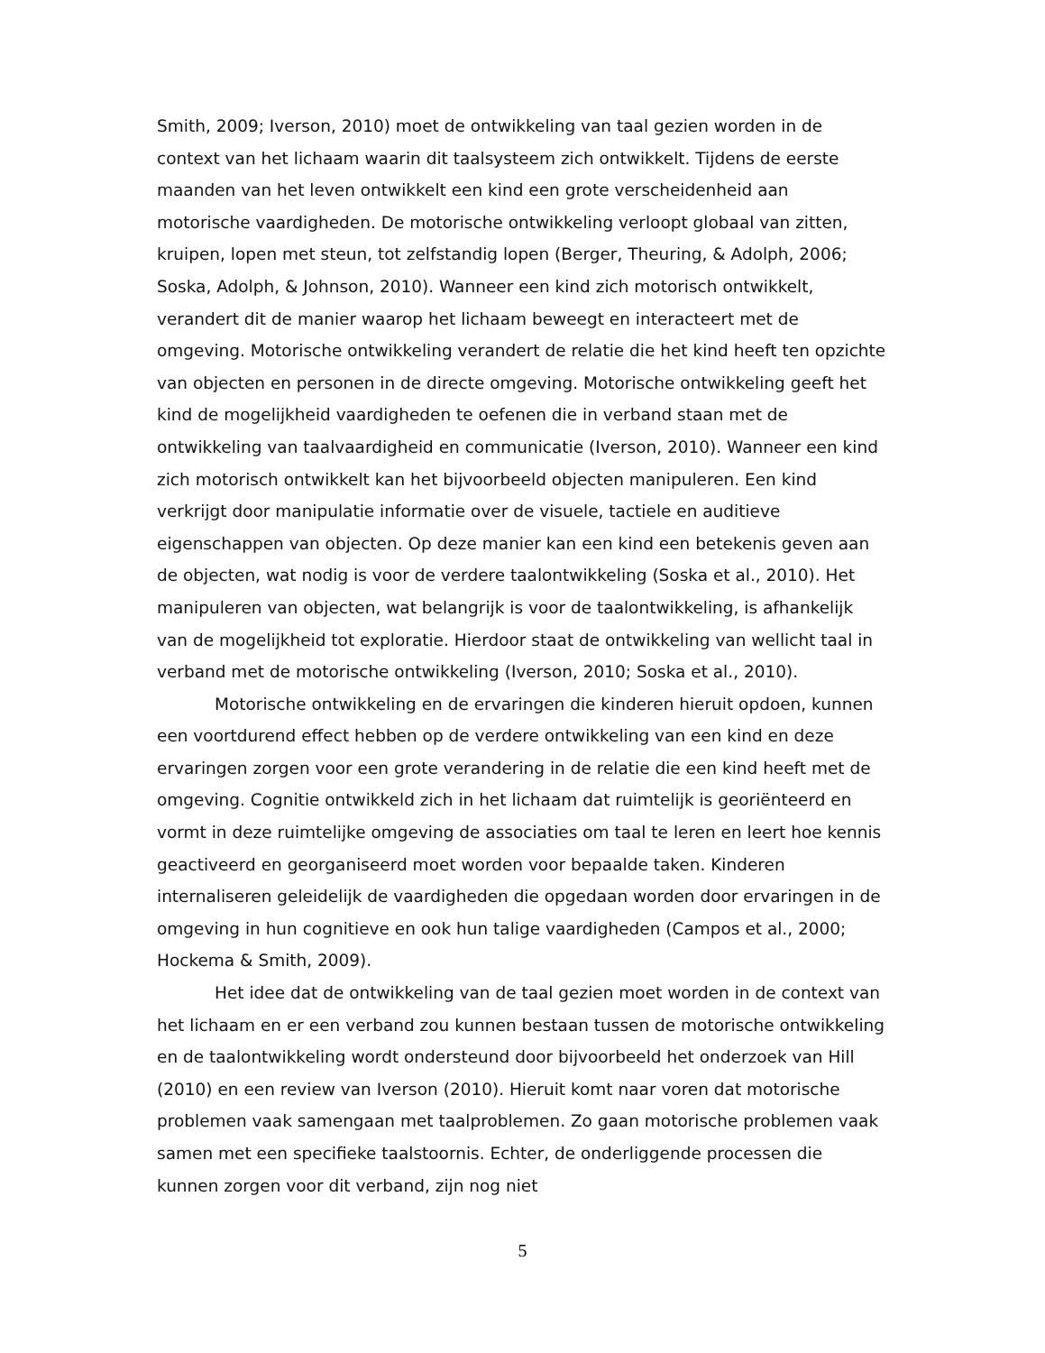Smith, 2009; Iverson, 2010) moet de ontwikkeling van taal gezien worden in de context van het lichaam waarin dit taalsysteem zich ontwikkelt. Tijdens de eerste maanden van het leven ontwikkelt een kind een grote verscheidenheid aan motorische vaardigheden. De motorische ontwikkeling verloopt globaal van zitten, kruipen, lopen met steun, tot zelfstandig lopen (Berger, Theuring, & Adolph, 2006; Soska, Adolph, & Johnson, 2010). Wanneer een kind zich motorisch ontwikkelt, verandert dit de manier waarop het lichaam beweegt en interacteert met de omgeving. Motorische ontwikkeling verandert de relatie die het kind heeft ten opzichte van objecten en personen in de directe omgeving. Motorische ontwikkeling geeft het kind de mogelijkheid vaardigheden te oefenen die in verband staan met de ontwikkeling van taalvaardigheid en communicatie (Iverson, 2010). Wanneer een kind zich motorisch ontwikkelt kan het bijvoorbeeld objecten manipuleren. Een kind verkrijgt door manipulatie informatie over de visuele, tactiele en auditieve eigenschappen van objecten. Op deze manier kan een kind een betekenis geven aan de objecten, wat nodig is voor de verdere taalontwikkeling (Soska et al., 2010). Het manipuleren van objecten, wat belangrijk is voor de taalontwikkeling, is afhankelijk van de mogelijkheid tot exploratie. Hierdoor staat de ontwikkeling van wellicht taal in verband met de motorische ontwikkeling (Iverson, 2010; Soska et al., 2010).
Motorische ontwikkeling en de ervaringen die kinderen hieruit opdoen, kunnen een voortdurend effect hebben op de verdere ontwikkeling van een kind en deze ervaringen zorgen voor een grote verandering in de relatie die een kind heeft met de omgeving. Cognitie ontwikkeld zich in het lichaam dat ruimtelijk is georiënteerd en vormt in deze ruimtelijke omgeving de associaties om taal te leren en leert hoe kennis geactiveerd en georganiseerd moet worden voor bepaalde taken. Kinderen internaliseren geleidelijk de vaardigheden die opgedaan worden door ervaringen in de omgeving in hun cognitieve en ook hun talige vaardigheden (Campos et al., 2000; Hockema & Smith, 2009).
Het idee dat de ontwikkeling van de taal gezien moet worden in de context van het lichaam en er een verband zou kunnen bestaan tussen de motorische ontwikkeling en de taalontwikkeling wordt ondersteund door bijvoorbeeld het onderzoek van Hill (2010) en een review van Iverson (2010). Hieruit komt naar voren dat motorische problemen vaak samengaan met taalproblemen. Zo gaan motorische problemen vaak samen met een specifieke taalstoornis. Echter, de onderliggende processen die kunnen zorgen voor dit verband, zijn nog niet
5